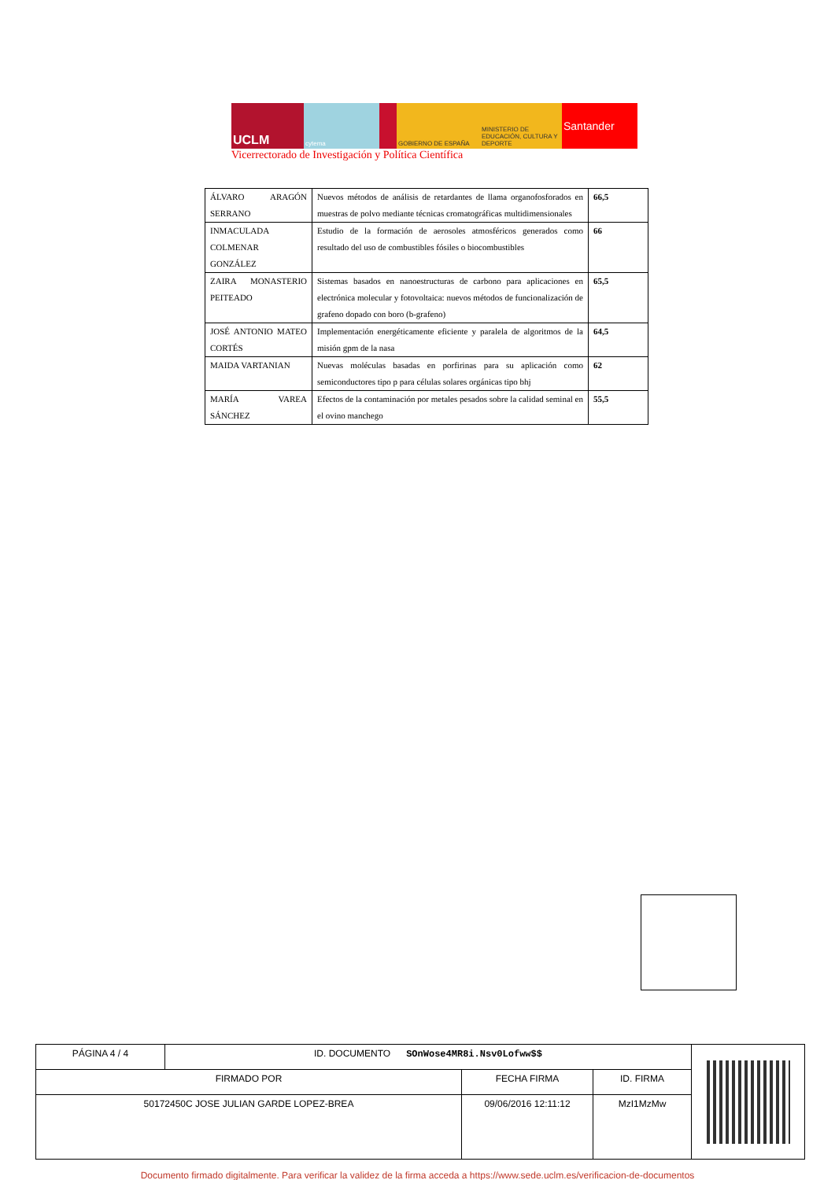UCLM
cytema GOBIERNO DE ESPAÑA MINISTERIO DE EDUCACIÓN, CULTURA Y DEPORTE
Santander
Vicerrectorado de Investigación y Política Científica
| ÁLVARO ARAGÓN SERRANO | Nuevos métodos de análisis de retardantes de llama organofosforados en muestras de polvo mediante técnicas cromatográficas multidimensionales | 66,5 |
| INMACULADA COLMENAR GONZÁLEZ | Estudio de la formación de aerosoles atmosféricos generados como resultado del uso de combustibles fósiles o biocombustibles | 66 |
| ZAIRA MONASTERIO PEITEADO | Sistemas basados en nanoestructuras de carbono para aplicaciones en electrónica molecular y fotovoltaica: nuevos métodos de funcionalización de grafeno dopado con boro (b-grafeno) | 65,5 |
| JOSÉ ANTONIO MATEO CORTÉS | Implementación energéticamente eficiente y paralela de algoritmos de la misión gpm de la nasa | 64,5 |
| MAIDA VARTANIAN | Nuevas moléculas basadas en porfirinas para su aplicación como semiconductores tipo p para células solares orgánicas tipo bhj | 62 |
| MARÍA VAREA SÁNCHEZ | Efectos de la contaminación por metales pesados sobre la calidad seminal en el ovino manchego | 55,5 |
| PÁGINA 4 / 4 | ID. DOCUMENTO SOnWose4MR8i.Nsv0Lofww$$ | | | |
| FIRMADO POR | | FECHA FIRMA | ID. FIRMA | |
| 50172450C JOSE JULIAN GARDE LOPEZ-BREA | | 09/06/2016 12:11:12 | MzI1MzMw | |
Documento firmado digitalmente. Para verificar la validez de la firma acceda a https://www.sede.uclm.es/verificacion-de-documentos